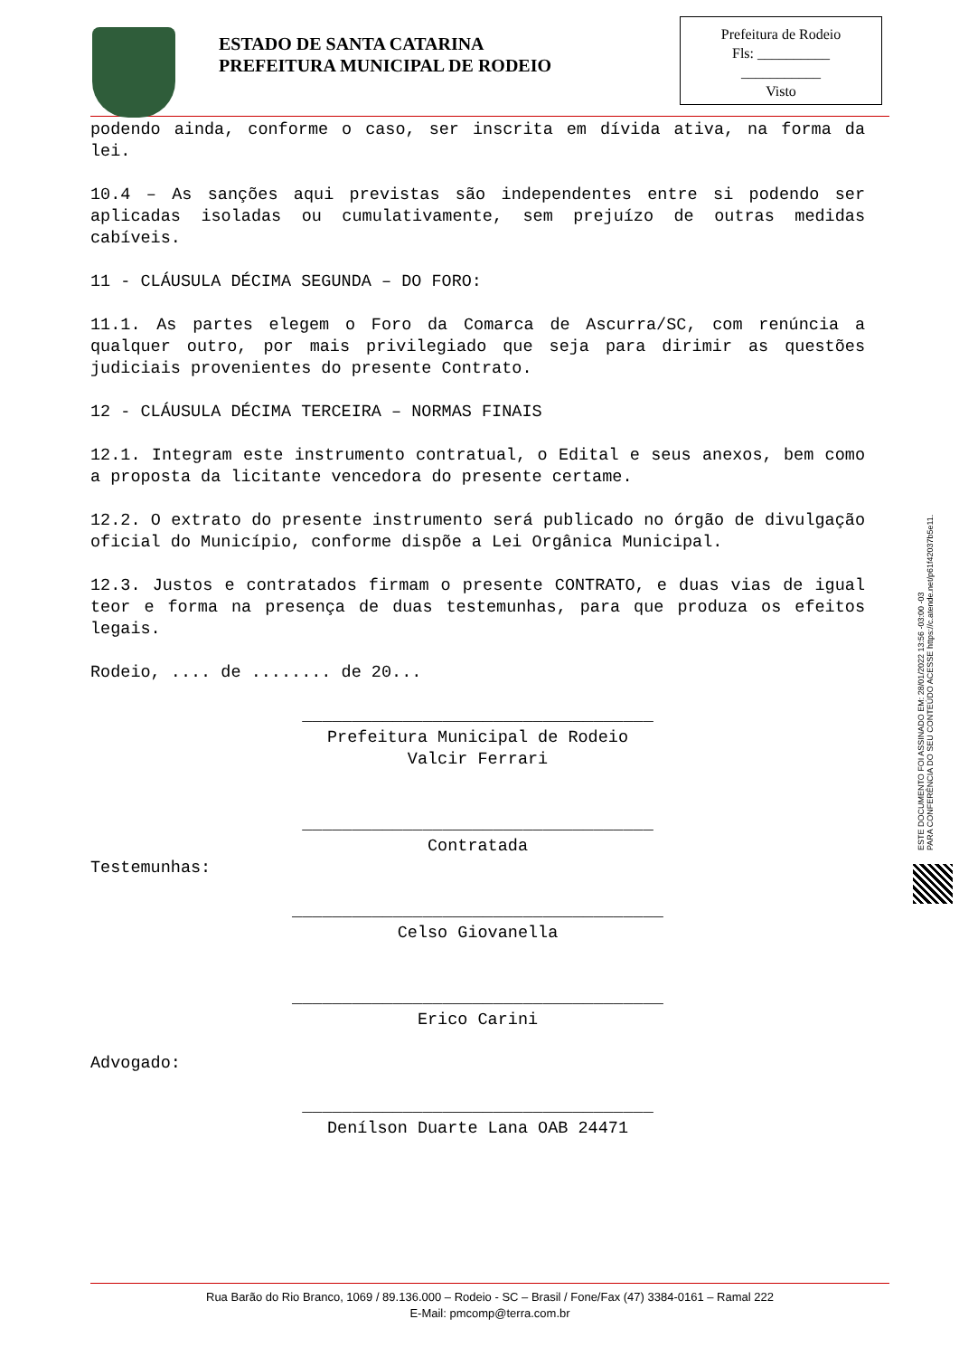ESTADO DE SANTA CATARINA
PREFEITURA MUNICIPAL DE RODEIO
Prefeitura de Rodeio
Fls: __________
___________
Visto
podendo ainda, conforme o caso, ser inscrita em dívida ativa, na forma da lei.
10.4 – As sanções aqui previstas são independentes entre si podendo ser aplicadas isoladas ou cumulativamente, sem prejuízo de outras medidas cabíveis.
11 - CLÁUSULA DÉCIMA SEGUNDA – DO FORO:
11.1. As partes elegem o Foro da Comarca de Ascurra/SC, com renúncia a qualquer outro, por mais privilegiado que seja para dirimir as questões judiciais provenientes do presente Contrato.
12 - CLÁUSULA DÉCIMA TERCEIRA – NORMAS FINAIS
12.1. Integram este instrumento contratual, o Edital e seus anexos, bem como a proposta da licitante vencedora do presente certame.
12.2. O extrato do presente instrumento será publicado no órgão de divulgação oficial do Município, conforme dispõe a Lei Orgânica Municipal.
12.3. Justos e contratados firmam o presente CONTRATO, e duas vias de igual teor e forma na presença de duas testemunhas, para que produza os efeitos legais.
Rodeio, .... de ........ de 20...
___________________________________
Prefeitura Municipal de Rodeio
Valcir Ferrari
___________________________________
Contratada
Testemunhas:
_____________________________________
Celso Giovanella
_____________________________________
Erico Carini
Advogado:
___________________________________
Denílson Duarte Lana OAB 24471
ESTE DOCUMENTO FOI ASSINADO EM: 28/01/2022 13:56 -03:00 -03
PARA CONFERÊNCIA DO SEU CONTEÚDO ACESSE https://c.atende.net/p61f42037b5e11.
Rua Barão do Rio Branco, 1069 / 89.136.000 – Rodeio - SC – Brasil / Fone/Fax (47) 3384-0161 – Ramal 222
E-Mail: pmcomp@terra.com.br